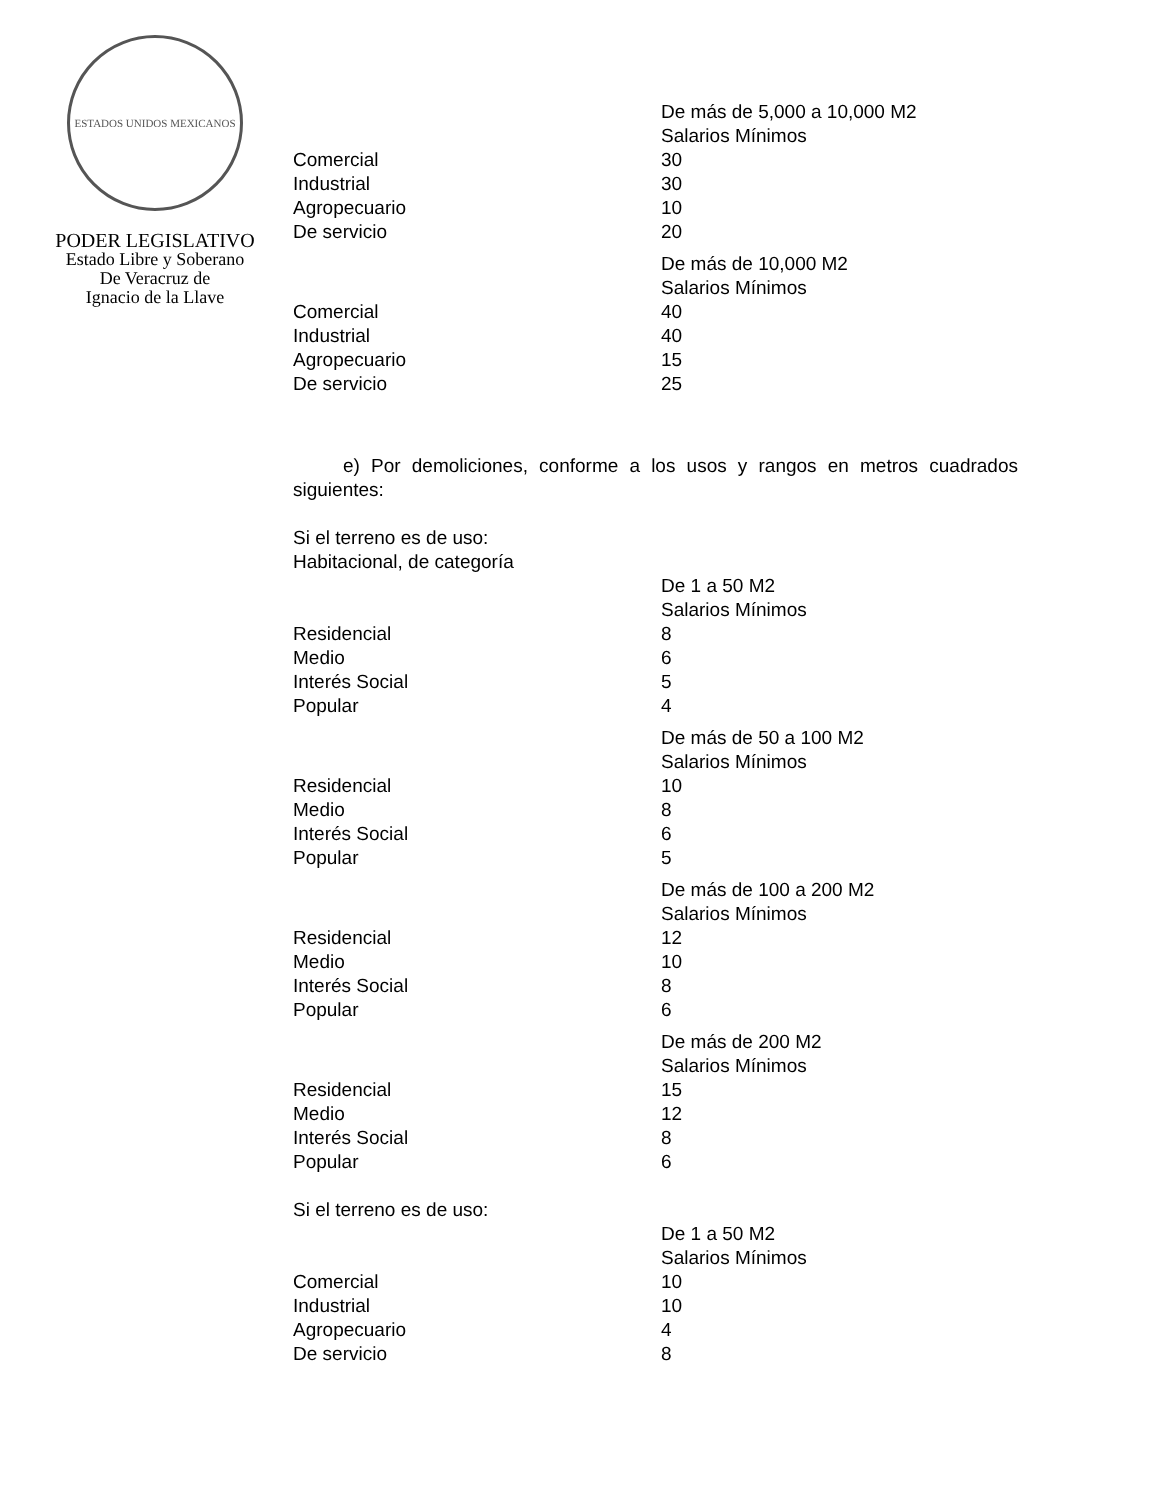ESTADOS UNIDOS MEXICANOS
PODER LEGISLATIVO
Estado Libre y Soberano
De Veracruz de
Ignacio de la Llave
| | De más de 5,000 a 10,000 M2 |
| | Salarios Mínimos |
| Comercial | 30 |
| Industrial | 30 |
| Agropecuario | 10 |
| De servicio | 20 |
| | De más de 10,000 M2 |
| | Salarios Mínimos |
| Comercial | 40 |
| Industrial | 40 |
| Agropecuario | 15 |
| De servicio | 25 |
e) Por demoliciones, conforme a los usos y rangos en metros cuadrados siguientes:
Si el terreno es de uso:
Habitacional, de categoría
| | De 1 a 50 M2 |
| | Salarios Mínimos |
| Residencial | 8 |
| Medio | 6 |
| Interés Social | 5 |
| Popular | 4 |
| | De más de 50 a 100 M2 |
| | Salarios Mínimos |
| Residencial | 10 |
| Medio | 8 |
| Interés Social | 6 |
| Popular | 5 |
| | De más de 100 a 200 M2 |
| | Salarios Mínimos |
| Residencial | 12 |
| Medio | 10 |
| Interés Social | 8 |
| Popular | 6 |
| | De más de 200 M2 |
| | Salarios Mínimos |
| Residencial | 15 |
| Medio | 12 |
| Interés Social | 8 |
| Popular | 6 |
Si el terreno es de uso:
| | De 1 a 50 M2 |
| | Salarios Mínimos |
| Comercial | 10 |
| Industrial | 10 |
| Agropecuario | 4 |
| De servicio | 8 |